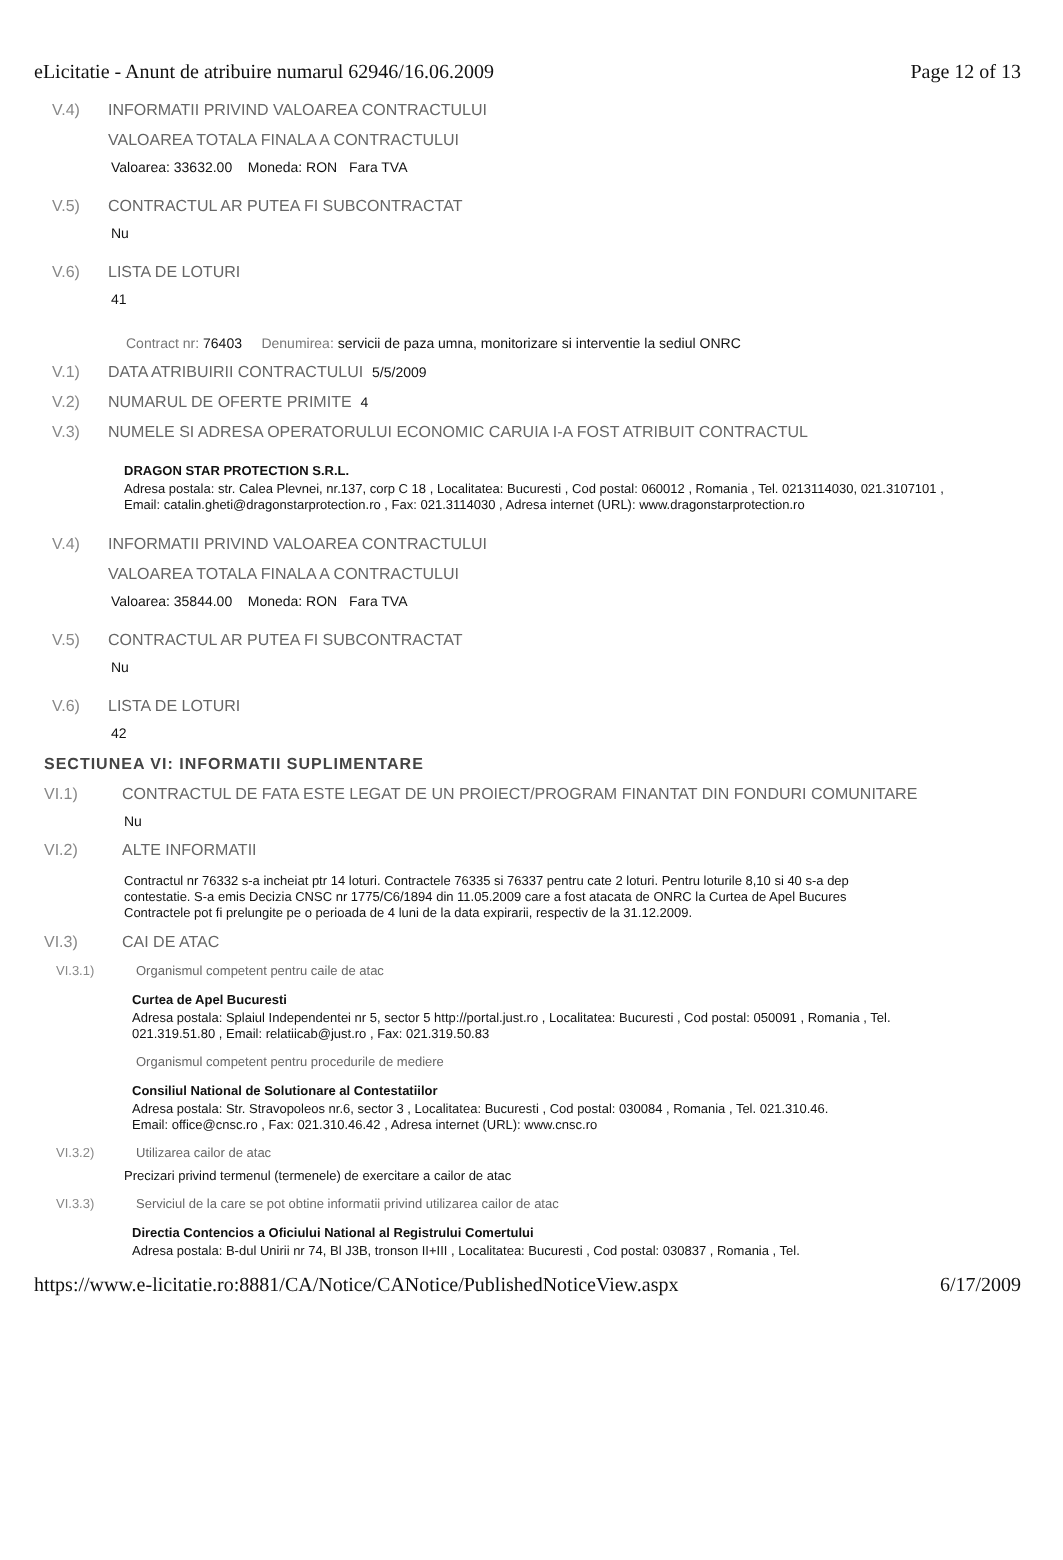eLicitatie - Anunt de atribuire numarul 62946/16.06.2009 Page 12 of 13
V.4) INFORMATII PRIVIND VALOAREA CONTRACTULUI
VALOAREA TOTALA FINALA A CONTRACTULUI
Valoarea: 33632.00 Moneda: RON Fara TVA
V.5) CONTRACTUL AR PUTEA FI SUBCONTRACTAT
Nu
V.6) LISTA DE LOTURI
41
Contract nr: 76403 Denumirea: servicii de paza umna, monitorizare si interventie la sediul ONRC
V.1) DATA ATRIBUIRII CONTRACTULUI 5/5/2009
V.2) NUMARUL DE OFERTE PRIMITE 4
V.3) NUMELE SI ADRESA OPERATORULUI ECONOMIC CARUIA I-A FOST ATRIBUIT CONTRACTUL
DRAGON STAR PROTECTION S.R.L.
Adresa postala: str. Calea Plevnei, nr.137, corp C 18 , Localitatea: Bucuresti , Cod postal: 060012 , Romania , Tel. 0213114030, 021.3107101 , Email: catalin.gheti@dragonstarprotection.ro , Fax: 021.3114030 , Adresa internet (URL): www.dragonstarprotection.ro
V.4) INFORMATII PRIVIND VALOAREA CONTRACTULUI
VALOAREA TOTALA FINALA A CONTRACTULUI
Valoarea: 35844.00 Moneda: RON Fara TVA
V.5) CONTRACTUL AR PUTEA FI SUBCONTRACTAT
Nu
V.6) LISTA DE LOTURI
42
SECTIUNEA VI: INFORMATII SUPLIMENTARE
VI.1) CONTRACTUL DE FATA ESTE LEGAT DE UN PROIECT/PROGRAM FINANTAT DIN FONDURI COMUNITARE
Nu
VI.2) ALTE INFORMATII
Contractul nr 76332 s-a incheiat ptr 14 loturi. Contractele 76335 si 76337 pentru cate 2 loturi. Pentru loturile 8,10 si 40 s-a dep
contestatie. S-a emis Decizia CNSC nr 1775/C6/1894 din 11.05.2009 care a fost atacata de ONRC la Curtea de Apel Bucures
Contractele pot fi prelungite pe o perioada de 4 luni de la data expirarii, respectiv de la 31.12.2009.
VI.3) CAI DE ATAC
VI.3.1) Organismul competent pentru caile de atac
Curtea de Apel Bucuresti
Adresa postala: Splaiul Independentei nr 5, sector 5 http://portal.just.ro , Localitatea: Bucuresti , Cod postal: 050091 , Romania , Tel. 021.319.51.80 , Email: relatiicab@just.ro , Fax: 021.319.50.83
Organismul competent pentru procedurile de mediere
Consiliul National de Solutionare al Contestatiilor
Adresa postala: Str. Stravopoleos nr.6, sector 3 , Localitatea: Bucuresti , Cod postal: 030084 , Romania , Tel. 021.310.46.
Email: office@cnsc.ro , Fax: 021.310.46.42 , Adresa internet (URL): www.cnsc.ro
VI.3.2) Utilizarea cailor de atac
Precizari privind termenul (termenele) de exercitare a cailor de atac
VI.3.3) Serviciul de la care se pot obtine informatii privind utilizarea cailor de atac
Directia Contencios a Oficiului National al Registrului Comertului
Adresa postala: B-dul Unirii nr 74, Bl J3B, tronson II+III , Localitatea: Bucuresti , Cod postal: 030837 , Romania , Tel.
https://www.e-licitatie.ro:8881/CA/Notice/CANotice/PublishedNoticeView.aspx 6/17/2009